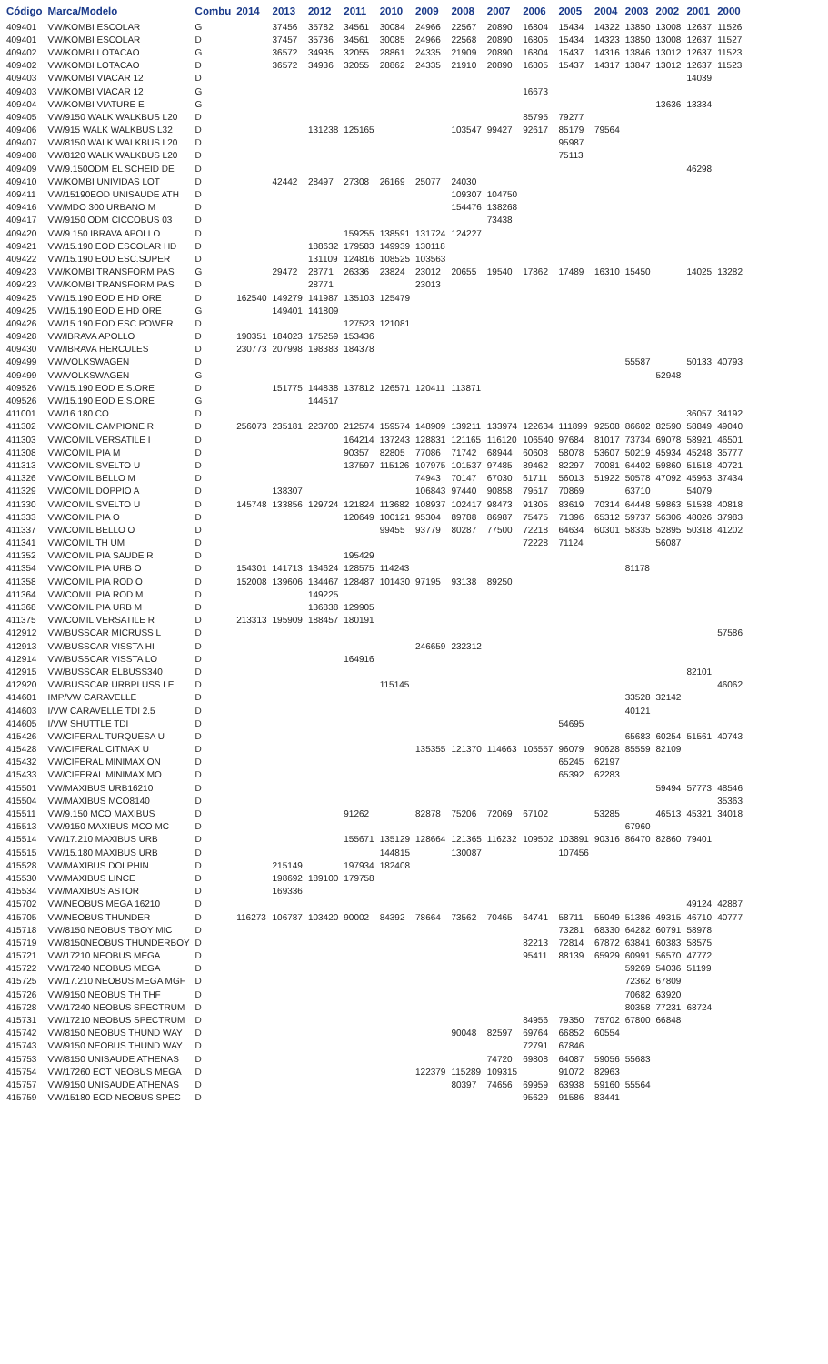| Código | Marca/Modelo | Combu | 2014 | 2013 | 2012 | 2011 | 2010 | 2009 | 2008 | 2007 | 2006 | 2005 | 2004 | 2003 | 2002 | 2001 | 2000 |
| --- | --- | --- | --- | --- | --- | --- | --- | --- | --- | --- | --- | --- | --- | --- | --- | --- | --- |
| 409401 | VW/KOMBI ESCOLAR | G | | 37456 | 35782 | 34561 | 30084 | 24966 | 22567 | 20890 | 16804 | 15434 | 14322 | 13850 | 13008 | 12637 | 11526 |
| 409401 | VW/KOMBI ESCOLAR | D | | 37457 | 35736 | 34561 | 30085 | 24966 | 22568 | 20890 | 16805 | 15434 | 14323 | 13850 | 13008 | 12637 | 11527 |
| 409402 | VW/KOMBI LOTACAO | G | | 36572 | 34935 | 32055 | 28861 | 24335 | 21909 | 20890 | 16804 | 15437 | 14316 | 13846 | 13012 | 12637 | 11523 |
| 409402 | VW/KOMBI LOTACAO | D | | 36572 | 34936 | 32055 | 28862 | 24335 | 21910 | 20890 | 16805 | 15437 | 14317 | 13847 | 13012 | 12637 | 11523 |
| 409403 | VW/KOMBI VIACAR 12 | D | | | | | | | | | | | | | | 14039 | |
| 409403 | VW/KOMBI VIACAR 12 | G | | | | | | | | | 16673 | | | | | | |
| 409404 | VW/KOMBI VIATURE E | G | | | | | | | | | | | | | 13636 | 13334 | |
| 409405 | VW/9150 WALK WALKBUS L20 | D | | | | | | | | | 85795 | 79277 | | | | | |
| 409406 | VW/915 WALK WALKBUS L32 | D | | | 131238 | 125165 | | | 103547 | 99427 | 92617 | 85179 | 79564 | | | | |
| 409407 | VW/8150 WALK WALKBUS L20 | D | | | | | | | | | | 95987 | | | | | |
| 409408 | VW/8120 WALK WALKBUS L20 | D | | | | | | | | | | 75113 | | | | | |
| 409409 | VW/9.150ODM EL SCHEID DE | D | | | | | | | | | | | | | | 46298 | |
| 409410 | VW/KOMBI UNIVIDAS LOT | D | | 42442 | 28497 | 27308 | 26169 | 25077 | 24030 | | | | | | | | |
| 409411 | VW/15190EOD UNISAUDE ATH | D | | | | | | | 109307 | 104750 | | | | | | | |
| 409416 | VW/MDO 300 URBANO M | D | | | | | | | 154476 | 138268 | | | | | | | |
| 409417 | VW/9150 ODM CICCOBUS 03 | D | | | | | | | | 73438 | | | | | | | |
| 409420 | VW/9.150 IBRAVA APOLLO | D | | | | 159255 | 138591 | 131724 | 124227 | | | | | | | | |
| 409421 | VW/15.190 EOD ESCOLAR HD | D | | | 188632 | 179583 | 149939 | 130118 | | | | | | | | | |
| 409422 | VW/15.190 EOD ESC.SUPER | D | | | 131109 | 124816 | 108525 | 103563 | | | | | | | | | |
| 409423 | VW/KOMBI TRANSFORM PAS | G | | 29472 | 28771 | 26336 | 23824 | 23012 | 20655 | 19540 | 17862 | 17489 | 16310 | 15450 | | 14025 | 13282 |
| 409423 | VW/KOMBI TRANSFORM PAS | D | | | 28771 | | | 23013 | | | | | | | | | |
| 409425 | VW/15.190 EOD E.HD ORE | D | 162540 | 149279 | 141987 | 135103 | 125479 | | | | | | | | | | |
| 409425 | VW/15.190 EOD E.HD ORE | G | | 149401 | 141809 | | | | | | | | | | | | |
| 409426 | VW/15.190 EOD ESC.POWER | D | | | | 127523 | 121081 | | | | | | | | | | |
| 409428 | VW/IBRAVA APOLLO | D | 190351 | 184023 | 175259 | 153436 | | | | | | | | | | | |
| 409430 | VW/IBRAVA HERCULES | D | 230773 | 207998 | 198383 | 184378 | | | | | | | | | | | |
| 409499 | VW/VOLKSWAGEN | D | | | | | | | | | | | | 55587 | | 50133 | 40793 |
| 409499 | VW/VOLKSWAGEN | G | | | | | | | | | | | | | 52948 | | |
| 409526 | VW/15.190 EOD E.S.ORE | D | | 151775 | 144838 | 137812 | 126571 | 120411 | 113871 | | | | | | | | |
| 409526 | VW/15.190 EOD E.S.ORE | G | | | 144517 | | | | | | | | | | | | |
| 411001 | VW/16.180 CO | D | | | | | | | | | | | | | | 36057 | 34192 |
| 411302 | VW/COMIL CAMPIONE R | D | 256073 | 235181 | 223700 | 212574 | 159574 | 148909 | 139211 | 133974 | 122634 | 111899 | 92508 | 86602 | 82590 | 58849 | 49040 |
| 411303 | VW/COMIL VERSATILE I | D | | | | 164214 | 137243 | 128831 | 121165 | 116120 | 106540 | 97684 | 81017 | 73734 | 69078 | 58921 | 46501 |
| 411308 | VW/COMIL PIA M | D | | | | 90357 | 82805 | 77086 | 71742 | 68944 | 60608 | 58078 | 53607 | 50219 | 45934 | 45248 | 35777 |
| 411313 | VW/COMIL SVELTO U | D | | | | 137597 | 115126 | 107975 | 101537 | 97485 | 89462 | 82297 | 70081 | 64402 | 59860 | 51518 | 40721 |
| 411326 | VW/COMIL BELLO M | D | | | | | | 74943 | 70147 | 67030 | 61711 | 56013 | 51922 | 50578 | 47092 | 45963 | 37434 |
| 411329 | VW/COMIL DOPPIO A | D | | 138307 | | | | 106843 | 97440 | 90858 | 79517 | 70869 | | 63710 | | 54079 | |
| 411330 | VW/COMIL SVELTO U | D | 145748 | 133856 | 129724 | 121824 | 113682 | 108937 | 102417 | 98473 | 91305 | 83619 | 70314 | 64448 | 59863 | 51538 | 40818 |
| 411333 | VW/COMIL PIA O | D | | | | 120649 | 100121 | 95304 | 89788 | 86987 | 75475 | 71396 | 65312 | 59737 | 56306 | 48026 | 37983 |
| 411337 | VW/COMIL BELLO O | D | | | | | 99455 | 93779 | 80287 | 77500 | 72218 | 64634 | 60301 | 58335 | 52895 | 50318 | 41202 |
| 411341 | VW/COMIL TH UM | D | | | | | | | | | 72228 | 71124 | | | 56087 | | |
| 411352 | VW/COMIL PIA SAUDE R | D | | | | 195429 | | | | | | | | | | | |
| 411354 | VW/COMIL PIA URB O | D | 154301 | 141713 | 134624 | 128575 | 114243 | | | | | | | 81178 | | | |
| 411358 | VW/COMIL PIA ROD O | D | 152008 | 139606 | 134467 | 128487 | 101430 | 97195 | 93138 | 89250 | | | | | | | |
| 411364 | VW/COMIL PIA ROD M | D | | | 149225 | | | | | | | | | | | | |
| 411368 | VW/COMIL PIA URB M | D | | | 136838 | 129905 | | | | | | | | | | | |
| 411375 | VW/COMIL VERSATILE R | D | 213313 | 195909 | 188457 | 180191 | | | | | | | | | | | |
| 412912 | VW/BUSSCAR MICRUSS L | D | | | | | | | | | | | | | | | 57586 |
| 412913 | VW/BUSSCAR VISSTA HI | D | | | | | | 246659 | 232312 | | | | | | | | |
| 412914 | VW/BUSSCAR VISSTA LO | D | | | | 164916 | | | | | | | | | | | |
| 412915 | VW/BUSSCAR ELBUSS340 | D | | | | | | | | | | | | | | 82101 | |
| 412920 | VW/BUSSCAR URBPLUSS LE | D | | | | | 115145 | | | | | | | | | | 46062 |
| 414601 | IMP/VW CARAVELLE | D | | | | | | | | | | | | 33528 | 32142 | | |
| 414603 | I/VW CARAVELLE TDI 2.5 | D | | | | | | | | | | | | 40121 | | | |
| 414605 | I/VW SHUTTLE TDI | D | | | | | | | | | | 54695 | | | | | |
| 415426 | VW/CIFERAL TURQUESA U | D | | | | | | | | | | | | 65683 | 60254 | 51561 | 40743 |
| 415428 | VW/CIFERAL CITMAX U | D | | | | | | 135355 | 121370 | 114663 | 105557 | 96079 | 90628 | 85559 | 82109 | | |
| 415432 | VW/CIFERAL MINIMAX ON | D | | | | | | | | | | 65245 | 62197 | | | | |
| 415433 | VW/CIFERAL MINIMAX MO | D | | | | | | | | | | 65392 | 62283 | | | | |
| 415501 | VW/MAXIBUS URB16210 | D | | | | | | | | | | | | | 59494 | 57773 | 48546 |
| 415504 | VW/MAXIBUS MCO8140 | D | | | | | | | | | | | | | | | 35363 |
| 415511 | VW/9.150 MCO MAXIBUS | D | | | | 91262 | | 82878 | 75206 | 72069 | 67102 | | 53285 | | 46513 | 45321 | 34018 |
| 415513 | VW/9150 MAXIBUS MCO MC | D | | | | | | | | | | | | 67960 | | | |
| 415514 | VW/17.210 MAXIBUS URB | D | | | | 155671 | 135129 | 128664 | 121365 | 116232 | 109502 | 103891 | 90316 | 86470 | 82860 | 79401 | |
| 415515 | VW/15.180 MAXIBUS URB | D | | | | | 144815 | | 130087 | | | 107456 | | | | | |
| 415528 | VW/MAXIBUS DOLPHIN | D | | 215149 | | 197934 | 182408 | | | | | | | | | | |
| 415530 | VW/MAXIBUS LINCE | D | | 198692 | 189100 | 179758 | | | | | | | | | | | |
| 415534 | VW/MAXIBUS ASTOR | D | | 169336 | | | | | | | | | | | | | |
| 415702 | VW/NEOBUS MEGA 16210 | D | | | | | | | | | | | | | | 49124 | 42887 |
| 415705 | VW/NEOBUS THUNDER | D | 116273 | 106787 | 103420 | 90002 | 84392 | 78664 | 73562 | 70465 | 64741 | 58711 | 55049 | 51386 | 49315 | 46710 | 40777 |
| 415718 | VW/8150 NEOBUS TBOY MIC | D | | | | | | | | | | 73281 | 68330 | 64282 | 60791 | 58978 | |
| 415719 | VW/8150NEOBUS THUNDERBOY | D | | | | | | | | | 82213 | 72814 | 67872 | 63841 | 60383 | 58575 | |
| 415721 | VW/17210 NEOBUS MEGA | D | | | | | | | | | 95411 | 88139 | 65929 | 60991 | 56570 | 47772 | |
| 415722 | VW/17240 NEOBUS MEGA | D | | | | | | | | | | | | 59269 | 54036 | 51199 | |
| 415725 | VW/17.210 NEOBUS MEGA MGF | D | | | | | | | | | | | | 72362 | 67809 | | |
| 415726 | VW/9150 NEOBUS TH THF | D | | | | | | | | | | | | 70682 | 63920 | | |
| 415728 | VW/17240 NEOBUS SPECTRUM | D | | | | | | | | | | | | 80358 | 77231 | 68724 | |
| 415731 | VW/17210 NEOBUS SPECTRUM | D | | | | | | | | | 84956 | 79350 | 75702 | 67800 | 66848 | | |
| 415742 | VW/8150 NEOBUS THUND WAY | D | | | | | | | 90048 | 82597 | 69764 | 66852 | 60554 | | | | |
| 415743 | VW/9150 NEOBUS THUND WAY | D | | | | | | | | | 72791 | 67846 | | | | | |
| 415753 | VW/8150 UNISAUDE ATHENAS | D | | | | | | | | 74720 | 69808 | 64087 | 59056 | 55683 | | | |
| 415754 | VW/17260 EOT NEOBUS MEGA | D | | | | | | 122379 | 115289 | 109315 | | 91072 | 82963 | | | | |
| 415757 | VW/9150 UNISAUDE ATHENAS | D | | | | | | | 80397 | 74656 | 69959 | 63938 | 59160 | 55564 | | | |
| 415759 | VW/15180 EOD NEOBUS SPEC | D | | | | | | | | | 95629 | 91586 | 83441 | | | | |